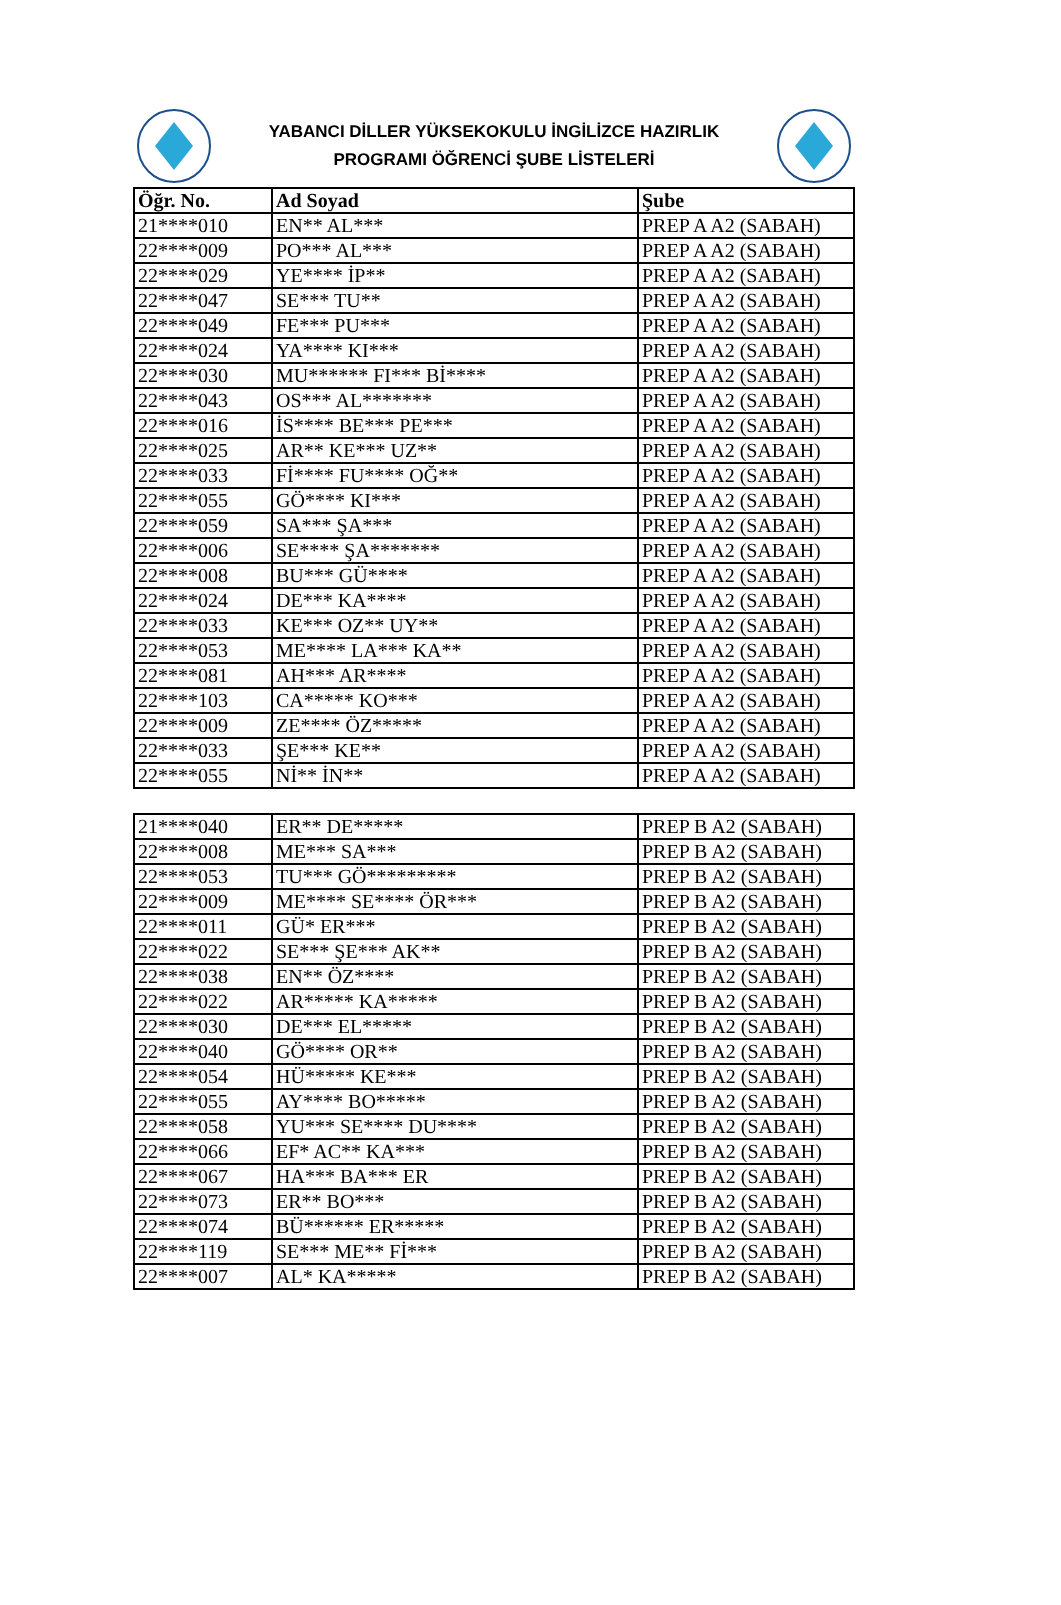YABANCI DİLLER YÜKSEKOKULU İNGİLİZCE HAZIRLIK
PROGRAMI ÖĞRENCİ ŞUBE LİSTELERİ
| Öğr. No. | Ad Soyad | Şube |
| --- | --- | --- |
| 21****010 | EN** AL*** | PREP A A2 (SABAH) |
| 22****009 | PO*** AL*** | PREP A A2 (SABAH) |
| 22****029 | YE**** İP** | PREP A A2 (SABAH) |
| 22****047 | SE*** TU** | PREP A A2 (SABAH) |
| 22****049 | FE*** PU*** | PREP A A2 (SABAH) |
| 22****024 | YA**** KI*** | PREP A A2 (SABAH) |
| 22****030 | MU****** FI*** Bİ**** | PREP A A2 (SABAH) |
| 22****043 | OS*** AL******* | PREP A A2 (SABAH) |
| 22****016 | İS**** BE*** PE*** | PREP A A2 (SABAH) |
| 22****025 | AR** KE*** UZ** | PREP A A2 (SABAH) |
| 22****033 | Fİ**** FU**** OĞ** | PREP A A2 (SABAH) |
| 22****055 | GÖ**** KI*** | PREP A A2 (SABAH) |
| 22****059 | SA*** ŞA*** | PREP A A2 (SABAH) |
| 22****006 | SE**** ŞA******* | PREP A A2 (SABAH) |
| 22****008 | BU*** GÜ**** | PREP A A2 (SABAH) |
| 22****024 | DE*** KA**** | PREP A A2 (SABAH) |
| 22****033 | KE*** OZ** UY** | PREP A A2 (SABAH) |
| 22****053 | ME**** LA*** KA** | PREP A A2 (SABAH) |
| 22****081 | AH*** AR**** | PREP A A2 (SABAH) |
| 22****103 | CA***** KO*** | PREP A A2 (SABAH) |
| 22****009 | ZE**** ÖZ***** | PREP A A2 (SABAH) |
| 22****033 | ŞE*** KE** | PREP A A2 (SABAH) |
| 22****055 | Nİ** İN** | PREP A A2 (SABAH) |
| 21****040 | ER** DE***** | PREP B A2 (SABAH) |
| 22****008 | ME*** SA*** | PREP B A2 (SABAH) |
| 22****053 | TU*** GÖ********* | PREP B A2 (SABAH) |
| 22****009 | ME**** SE**** ÖR*** | PREP B A2 (SABAH) |
| 22****011 | GÜ* ER*** | PREP B A2 (SABAH) |
| 22****022 | SE*** ŞE*** AK** | PREP B A2 (SABAH) |
| 22****038 | EN** ÖZ**** | PREP B A2 (SABAH) |
| 22****022 | AR***** KA***** | PREP B A2 (SABAH) |
| 22****030 | DE*** EL***** | PREP B A2 (SABAH) |
| 22****040 | GÖ**** OR** | PREP B A2 (SABAH) |
| 22****054 | HÜ***** KE*** | PREP B A2 (SABAH) |
| 22****055 | AY**** BO***** | PREP B A2 (SABAH) |
| 22****058 | YU*** SE**** DU**** | PREP B A2 (SABAH) |
| 22****066 | EF* AC** KA*** | PREP B A2 (SABAH) |
| 22****067 | HA*** BA*** ER | PREP B A2 (SABAH) |
| 22****073 | ER** BO*** | PREP B A2 (SABAH) |
| 22****074 | BÜ****** ER***** | PREP B A2 (SABAH) |
| 22****119 | SE*** ME** Fİ*** | PREP B A2 (SABAH) |
| 22****007 | AL* KA***** | PREP B A2 (SABAH) |